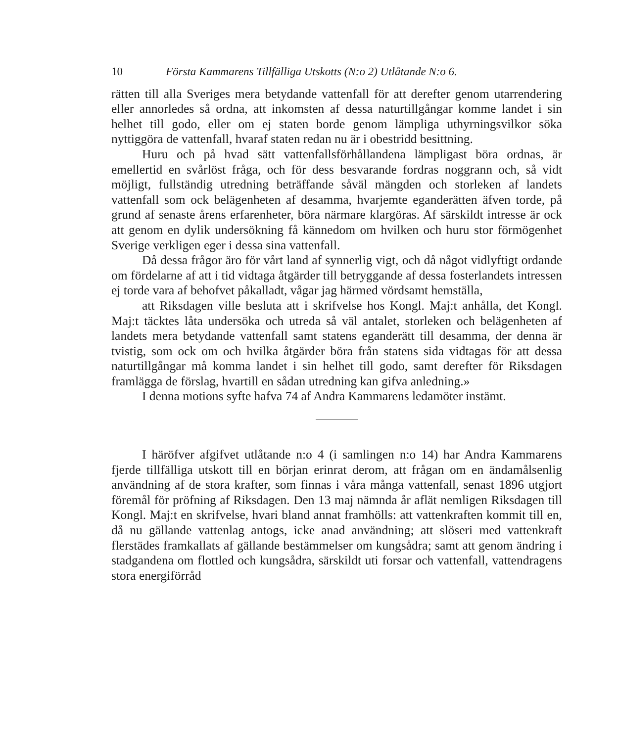10 Första Kammarens Tillfälliga Utskotts (N:o 2) Utlåtande N:o 6.
rätten till alla Sveriges mera betydande vattenfall för att derefter genom utarrendering eller annorledes så ordna, att inkomsten af dessa naturtillgångar komme landet i sin helhet till godo, eller om ej staten borde genom lämpliga uthyrningsvilkor söka nyttiggöra de vattenfall, hvaraf staten redan nu är i obestridd besittning.
Huru och på hvad sätt vattenfallsförhållandena lämpligast böra ordnas, är emellertid en svårlöst fråga, och för dess besvarande fordras noggrann och, så vidt möjligt, fullständig utredning beträffande såväl mängden och storleken af landets vattenfall som ock belägenheten af desamma, hvarjemte eganderätten äfven torde, på grund af senaste årens erfarenheter, böra närmare klargöras. Af särskildt intresse är ock att genom en dylik undersökning få kännedom om hvilken och huru stor förmögenhet Sverige verkligen eger i dessa sina vattenfall.
Då dessa frågor äro för vårt land af synnerlig vigt, och då något vidlyftigt ordande om fördelarne af att i tid vidtaga åtgärder till betryggande af dessa fosterlandets intressen ej torde vara af behofvet påkalladt, vågar jag härmed vördsamt hemställa,
att Riksdagen ville besluta att i skrifvelse hos Kongl. Maj:t anhålla, det Kongl. Maj:t täcktes låta undersöka och utreda så väl antalet, storleken och belägenheten af landets mera betydande vattenfall samt statens eganderätt till desamma, der denna är tvistig, som ock om och hvilka åtgärder böra från statens sida vidtagas för att dessa naturtillgångar må komma landet i sin helhet till godo, samt derefter för Riksdagen framlägga de förslag, hvartill en sådan utredning kan gifva anledning.»
I denna motions syfte hafva 74 af Andra Kammarens ledamöter instämt.
I häröfver afgifvet utlåtande n:o 4 (i samlingen n:o 14) har Andra Kammarens fjerde tillfälliga utskott till en början erinrat derom, att frågan om en ändamålsenlig användning af de stora krafter, som finnas i våra många vattenfall, senast 1896 utgjort föremål för pröfning af Riksdagen. Den 13 maj nämnda år aflät nemligen Riksdagen till Kongl. Maj:t en skrifvelse, hvari bland annat framhölls: att vattenkraften kommit till en, då nu gällande vattenlag antogs, icke anad användning; att slöseri med vattenkraft flerstädes framkallats af gällande bestämmelser om kungsådra; samt att genom ändring i stadgandena om flottled och kungsådra, särskildt uti forsar och vattenfall, vattendragens stora energiförråd